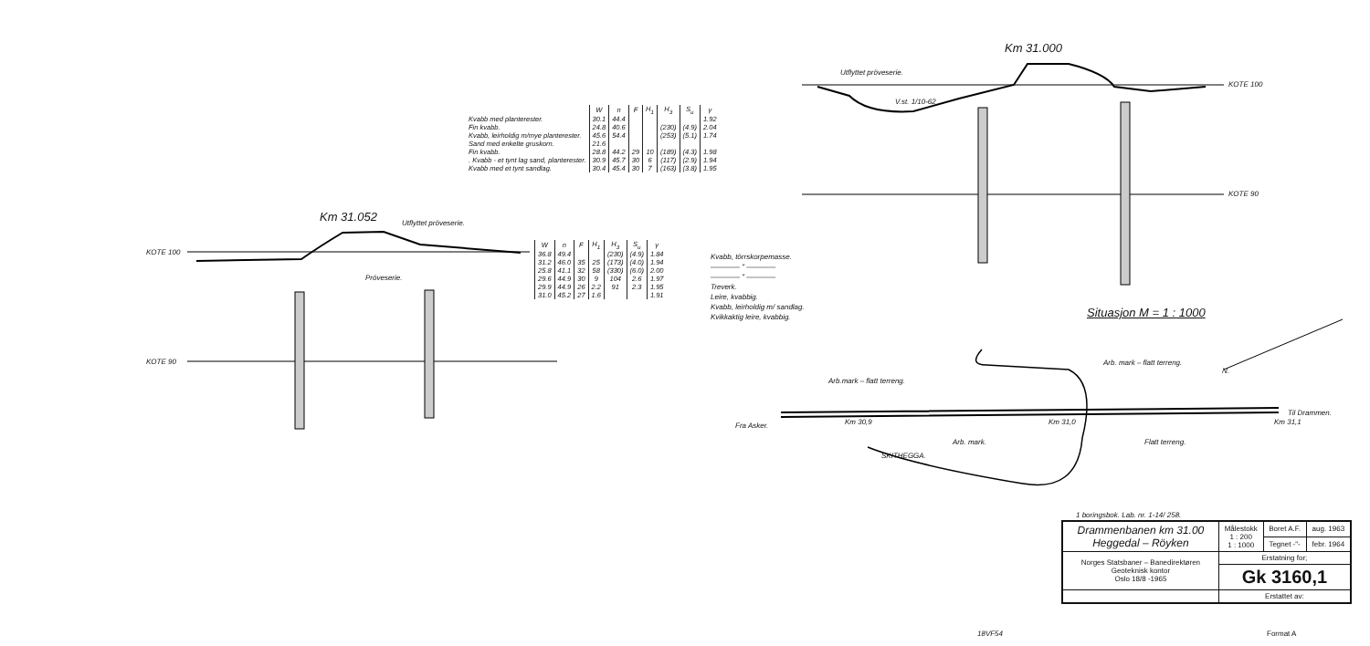Km 31.000
Utflyttet pröveserie.
V.st. 1/10-62
KOTE 100
KOTE 90
| | W | n | F | H<sub>1</sub> | H<sub>3</sub> | S<sub>u</sub> | γ |
| --- | --- | --- | --- | --- | --- | --- | --- |
| Kvabb med planterester. | 30.1 | 44.4 | | | | | 1.92 |
| Fin kvabb. | 24.8 | 40.6 | | | (230) | (4.9) | 2.04 |
| Kvabb, leirholdig m/mye planterester. | 45.6 | 54.4 | | | (253) | (5.1) | 1.74 |
| Sand med enkelte gruskorn. | 21.6 | | | | | | |
| Fin kvabb. | 28.8 | 44.2 | 29 | 10 | (189) | (4.3) | 1.98 |
| . Kvabb - et tynt lag sand, planterester. | 30.9 | 45.7 | 30 | 6 | (117) | (2.9) | 1.94 |
| Kvabb med et tynt sandlag. | 30.4 | 45.4 | 30 | 7 | (163) | (3.8) | 1.95 |
Km 31.052 Utflyttet pröveserie.
KOTE 100
KOTE 90
Pröveserie.
| W | n | F | H<sub>1</sub> | H<sub>3</sub> | S<sub>u</sub> | γ |
| --- | --- | --- | --- | --- | --- | --- |
| 36.8 | 49.4 | | | (230) | (4.9) | 1.84 |
| 31.2 | 46.0 | 35 | 25 | (173) | (4.0) | 1.94 |
| 25.8 | 41.1 | 32 | 58 | (330) | (6.0) | 2.00 |
| 29.6 | 44.9 | 30 | 9 | 104 | 2.6 | 1.97 |
| 29.9 | 44.9 | 26 | 2.2 | 91 | 2.3 | 1.95 |
| 31.0 | 45.2 | 27 | 1.6 | | | 1.91 |
Kvabb, törrskorpemasse.
———— " ————
———— " ————
Treverk.
Leire, kvabbig.
Kvabb, leirholdig m/ sandlag.
Kvikkaktig leire, kvabbig.
Situasjon M = 1 : 1000
Arb. mark – flatt terreng.
Arb.mark – flatt terreng.
N.
Fra Asker.
Til Drammen.
Arb. mark. Flatt terreng.
SKITHEGGA.
Km 30,9 Km 31,0 Km 31,1
1 boringsbok. Lab. nr. 1-14/ 258.
| Drammenbanen km 31.00 Heggedal – Röyken | Målestokk 1 : 200 1 : 1000 | Boret A.F. | aug. 1963 |
| | | Tegnet -"- | febr. 1964 |
| Norges Statsbaner – Banedirektøren Geoteknisk kontor Oslo 18/8 -1965 | Erstatning for; | | |
| | Gk 3160,1 | | |
| | Erstattet av: | | |
Format A
18VF54